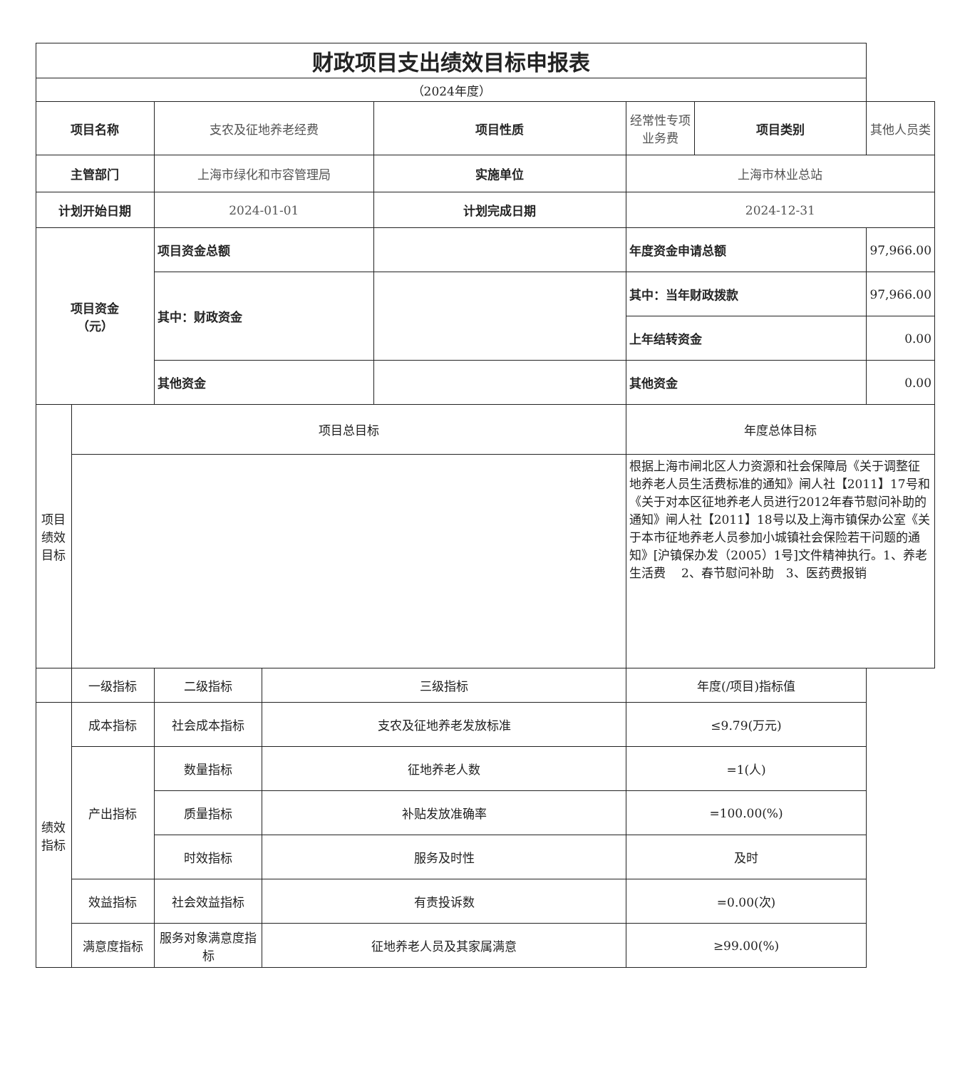| 财政项目支出绩效目标申报表 | | | | | | | |
| （2024年度） | | | | | | | |
| 项目名称 | | 支农及征地养老经费 | | 项目性质 | 经常性专项业务费 | 项目类别 | 其他人员类 |
| 主管部门 | | 上海市绿化和市容管理局 | | 实施单位 | 上海市林业总站 | | |
| 计划开始日期 | | 2024-01-01 | | 计划完成日期 | 2024-12-31 | | |
| 项目资金 （元） | | 项目资金总额 | | | 年度资金申请总额 | | 97,966.00 |
| | | 其中：财政资金 | | | 其中：当年财政拨款 | | 97,966.00 |
| | | | | | 上年结转资金 | | 0.00 |
| | | 其他资金 | | | 其他资金 | | 0.00 |
| 项目绩效目标 | 项目总目标 | | | | 年度总体目标 | | |
| | | | | | 根据上海市闸北区人力资源和社会保障局《关于调整征地养老人员生活费标准的通知》闸人社【2011】17号和《关于对本区征地养老人员进行2012年春节慰问补助的通知》闸人社【2011】18号以及上海市镇保办公室《关于本市征地养老人员参加小城镇社会保险若干问题的通知》[沪镇保办发（2005）1号]文件精神执行。1、养老生活费 2、春节慰问补助 3、医药费报销 | | |
| | 一级指标 | 二级指标 | 三级指标 | | 年度(/项目)指标值 | | |
| 绩效指标 | 成本指标 | 社会成本指标 | 支农及征地养老发放标准 | | ≤9.79(万元) | | |
| | 产出指标 | 数量指标 | 征地养老人数 | | =1(人) | | |
| | | 质量指标 | 补贴发放准确率 | | =100.00(%) | | |
| | | 时效指标 | 服务及时性 | | 及时 | | |
| | 效益指标 | 社会效益指标 | 有责投诉数 | | =0.00(次) | | |
| | 满意度指标 | 服务对象满意度指标 | 征地养老人员及其家属满意 | | ≥99.00(%) | | |